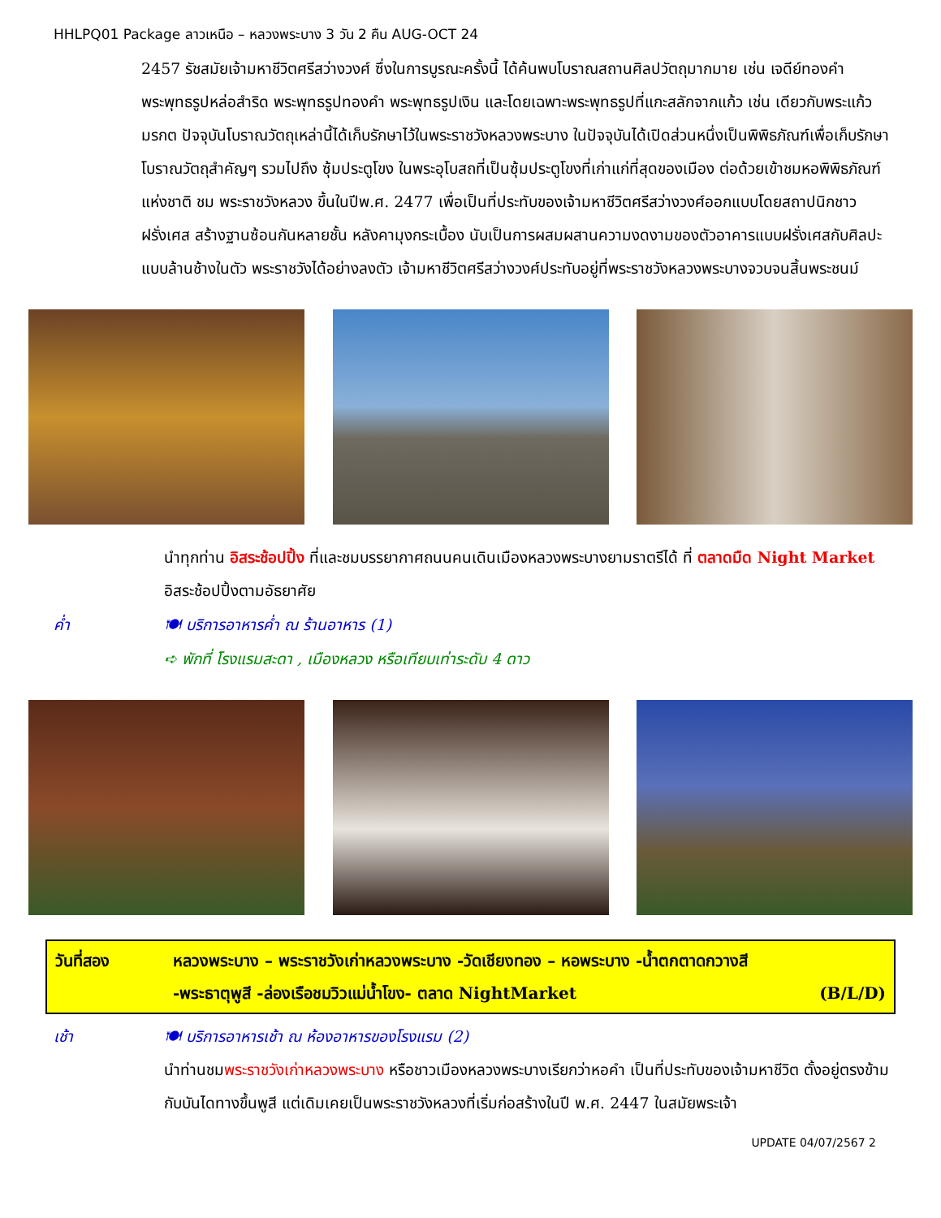HHLPQ01 Package ลาวเหนือ – หลวงพระบาง 3 วัน 2 คืน AUG-OCT 24
2457 รัชสมัยเจ้ามหาชีวิตศรีสว่างวงศ์ ซึ่งในการบูรณะครั้งนี้ ได้ค้นพบโบราณสถานศิลปวัตถุมากมาย เช่น เจดีย์ทองคำ พระพุทธรูปหล่อสำริด พระพุทธรูปทองคำ พระพุทธรูปเงิน และโดยเฉพาะพระพุทธรูปที่แกะสลักจากแก้ว เช่น เดียวกับพระแก้วมรกต ปัจจุบันโบราณวัตถุเหล่านี้ได้เก็บรักษาไว้ในพระราชวังหลวงพระบาง ในปัจจุบันได้เปิดส่วนหนึ่งเป็นพิพิธภัณฑ์เพื่อเก็บรักษาโบราณวัตถุสำคัญๆ รวมไปถึง ซุ้มประตูโขง ในพระอุโบสถที่เป็นซุ้มประตูโขงที่เก่าแก่ที่สุดของเมือง ต่อด้วยเข้าชมหอพิพิธภัณฑ์แห่งชาติ ชม พระราชวังหลวง ขึ้นในปีพ.ศ. 2477 เพื่อเป็นที่ประทับของเจ้ามหาชีวิตศรีสว่างวงศ์ออกแบบโดยสถาปนิกชาวฝรั่งเศส สร้างฐานซ้อนกันหลายชั้น หลังคามุงกระเบื้อง นับเป็นการผสมผสานความงดงามของตัวอาคารแบบฝรั่งเศสกับศิลปะแบบล้านช้างในตัว พระราชวังได้อย่างลงตัว เจ้ามหาชีวิตศรีสว่างวงศ์ประทับอยู่ที่พระราชวังหลวงพระบางจวบจนสิ้นพระชนม์
นำทุกท่าน อิสระช้อปปิ้ง ที่และชมบรรยากาศถนนคนเดินเมืองหลวงพระบางยามราตรีได้ ที่ ตลาดมืด Night Market อิสระช้อปปิ้งตามอัธยาศัย
ค่ำ 🍽 บริการอาหารค่ำ ณ ร้านอาหาร (1)
➪ พักที่ โรงแรมสะดา , เมืองหลวง หรือเทียบเท่าระดับ 4 ดาว
| วันที่สอง | หลวงพระบาง – พระราชวังเก่าหลวงพระบาง -วัดเชียงทอง – หอพระบาง -น้ำตกตาดกวางสี -พระธาตุพูสี -ล่องเรือชมวิวแม่น้ำโขง- ตลาด NightMarket (B/L/D) |
เช้า 🍽 บริการอาหารเช้า ณ ห้องอาหารของโรงแรม (2)
นำท่านชมพระราชวังเก่าหลวงพระบาง หรือชาวเมืองหลวงพระบางเรียกว่าหอคำ เป็นที่ประทับของเจ้ามหาชีวิต ตั้งอยู่ตรงข้ามกับบันไดทางขึ้นพูสี แต่เดิมเคยเป็นพระราชวังหลวงที่เริ่มก่อสร้างในปี พ.ศ. 2447 ในสมัยพระเจ้า
UPDATE 04/07/2567 2